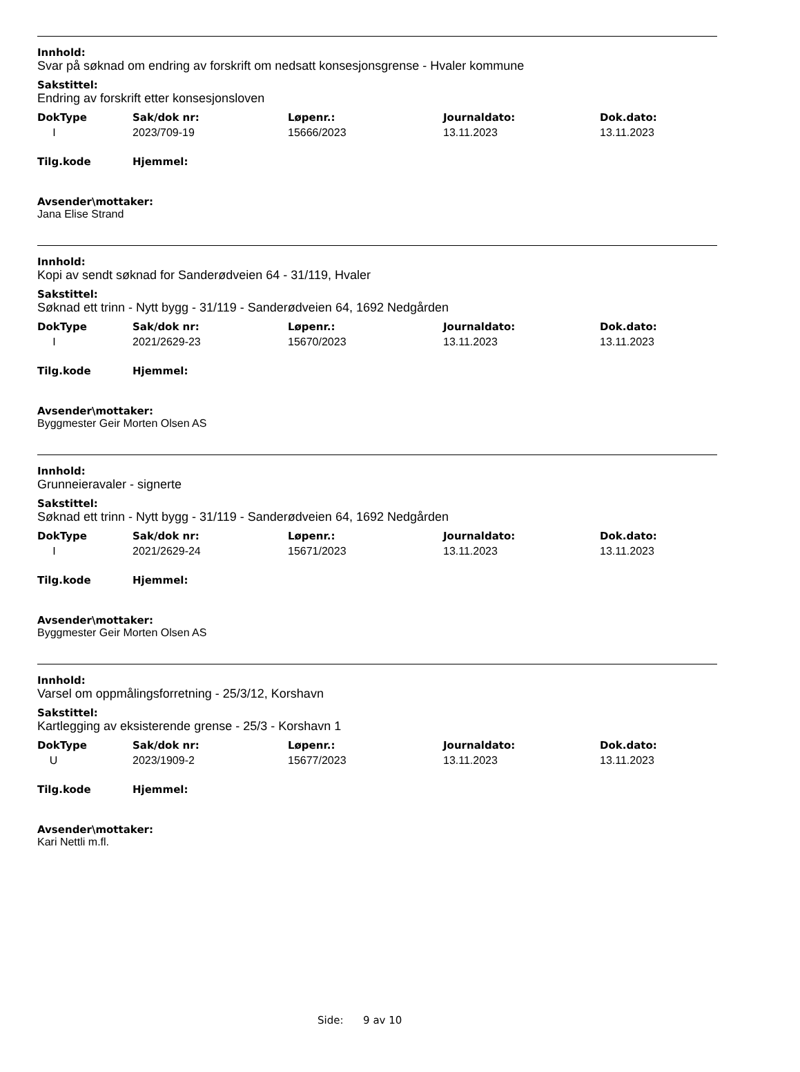Innhold:
Svar på søknad om endring av forskrift om nedsatt konsesjonsgrense - Hvaler kommune
Sakstittel:
Endring av forskrift etter konsesjonsloven
| DokType | Sak/dok nr: | Løpenr.: | Journaldato: | Dok.dato: |
| --- | --- | --- | --- | --- |
| I | 2023/709-19 | 15666/2023 | 13.11.2023 | 13.11.2023 |
| Tilg.kode | Hjemmel: |
| --- | --- |
Avsender\mottaker:
Jana Elise Strand
Innhold:
Kopi av sendt søknad for Sanderødveien 64 - 31/119, Hvaler
Sakstittel:
Søknad ett trinn - Nytt bygg - 31/119 - Sanderødveien 64, 1692 Nedgården
| DokType | Sak/dok nr: | Løpenr.: | Journaldato: | Dok.dato: |
| --- | --- | --- | --- | --- |
| I | 2021/2629-23 | 15670/2023 | 13.11.2023 | 13.11.2023 |
| Tilg.kode | Hjemmel: |
| --- | --- |
Avsender\mottaker:
Byggmester Geir Morten Olsen AS
Innhold:
Grunneieravaler - signerte
Sakstittel:
Søknad ett trinn - Nytt bygg - 31/119 - Sanderødveien 64, 1692 Nedgården
| DokType | Sak/dok nr: | Løpenr.: | Journaldato: | Dok.dato: |
| --- | --- | --- | --- | --- |
| I | 2021/2629-24 | 15671/2023 | 13.11.2023 | 13.11.2023 |
| Tilg.kode | Hjemmel: |
| --- | --- |
Avsender\mottaker:
Byggmester Geir Morten Olsen AS
Innhold:
Varsel om oppmålingsforretning - 25/3/12, Korshavn
Sakstittel:
Kartlegging av eksisterende grense - 25/3 - Korshavn 1
| DokType | Sak/dok nr: | Løpenr.: | Journaldato: | Dok.dato: |
| --- | --- | --- | --- | --- |
| U | 2023/1909-2 | 15677/2023 | 13.11.2023 | 13.11.2023 |
| Tilg.kode | Hjemmel: |
| --- | --- |
Avsender\mottaker:
Kari Nettli m.fl.
Side: 9 av 10